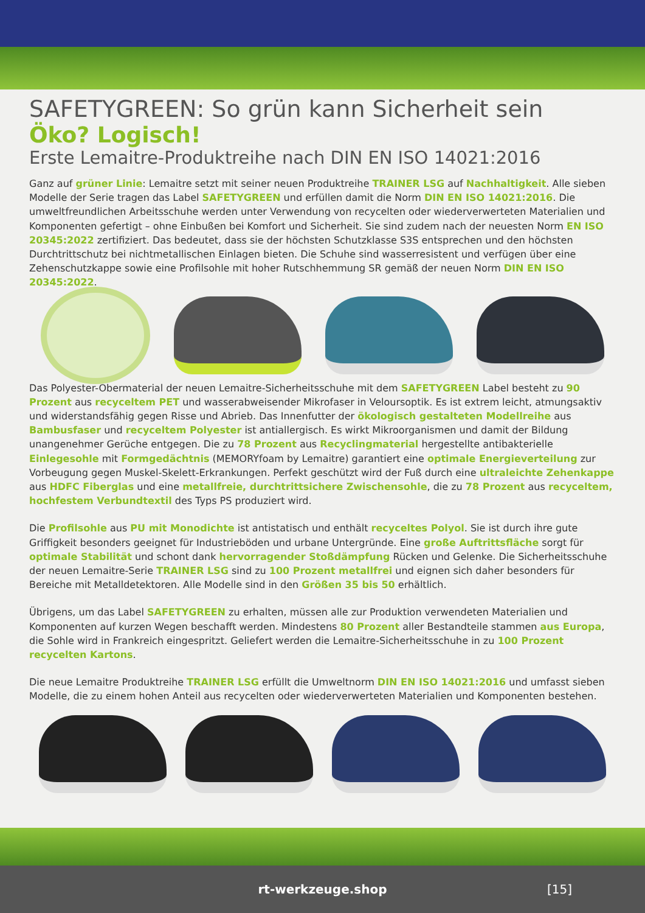SAFETYGREEN: So grün kann Sicherheit sein
Öko? Logisch!
Erste Lemaitre-Produktreihe nach DIN EN ISO 14021:2016
Ganz auf grüner Linie: Lemaitre setzt mit seiner neuen Produktreihe TRAINER LSG auf Nachhaltigkeit. Alle sieben Modelle der Serie tragen das Label SAFETYGREEN und erfüllen damit die Norm DIN EN ISO 14021:2016. Die umweltfreundlichen Arbeitsschuhe werden unter Verwendung von recycelten oder wiederverwerteten Materialien und Komponenten gefertigt – ohne Einbußen bei Komfort und Sicherheit. Sie sind zudem nach der neuesten Norm EN ISO 20345:2022 zertifiziert. Das bedeutet, dass sie der höchsten Schutzklasse S3S entsprechen und den höchsten Durchtrittschutz bei nichtmetallischen Einlagen bieten. Die Schuhe sind wasserresistent und verfügen über eine Zehenschutzkappe sowie eine Profilsohle mit hoher Rutschhemmung SR gemäß der neuen Norm DIN EN ISO 20345:2022.
Das Polyester-Obermaterial der neuen Lemaitre-Sicherheitsschuhe mit dem SAFETYGREEN Label besteht zu 90 Prozent aus recyceltem PET und wasserabweisender Mikrofaser in Veloursoptik. Es ist extrem leicht, atmungsaktiv und widerstandsfähig gegen Risse und Abrieb. Das Innenfutter der ökologisch gestalteten Modellreihe aus Bambusfaser und recyceltem Polyester ist antiallergisch. Es wirkt Mikroorganismen und damit der Bildung unangenehmer Gerüche entgegen. Die zu 78 Prozent aus Recyclingmaterial hergestellte antibakterielle Einlegesohle mit Formgedächtnis (MEMORYfoam by Lemaitre) garantiert eine optimale Energieverteilung zur Vorbeugung gegen Muskel-Skelett-Erkrankungen. Perfekt geschützt wird der Fuß durch eine ultraleichte Zehenkappe aus HDFC Fiberglas und eine metallfreie, durchtrittsichere Zwischensohle, die zu 78 Prozent aus recyceltem, hochfestem Verbundtextil des Typs PS produziert wird.
Die Profilsohle aus PU mit Monodichte ist antistatisch und enthält recyceltes Polyol. Sie ist durch ihre gute Griffigkeit besonders geeignet für Industrieböden und urbane Untergründe. Eine große Auftrittsfläche sorgt für optimale Stabilität und schont dank hervorragender Stoßdämpfung Rücken und Gelenke. Die Sicherheitsschuhe der neuen Lemaitre-Serie TRAINER LSG sind zu 100 Prozent metallfrei und eignen sich daher besonders für Bereiche mit Metalldetektoren. Alle Modelle sind in den Größen 35 bis 50 erhältlich.
Übrigens, um das Label SAFETYGREEN zu erhalten, müssen alle zur Produktion verwendeten Materialien und Komponenten auf kurzen Wegen beschafft werden. Mindestens 80 Prozent aller Bestandteile stammen aus Europa, die Sohle wird in Frankreich eingespritzt. Geliefert werden die Lemaitre-Sicherheitsschuhe in zu 100 Prozent recycelten Kartons.
Die neue Lemaitre Produktreihe TRAINER LSG erfüllt die Umweltnorm DIN EN ISO 14021:2016 und umfasst sieben Modelle, die zu einem hohen Anteil aus recycelten oder wiederverwerteten Materialien und Komponenten bestehen.
rt-werkzeuge.shop [15]